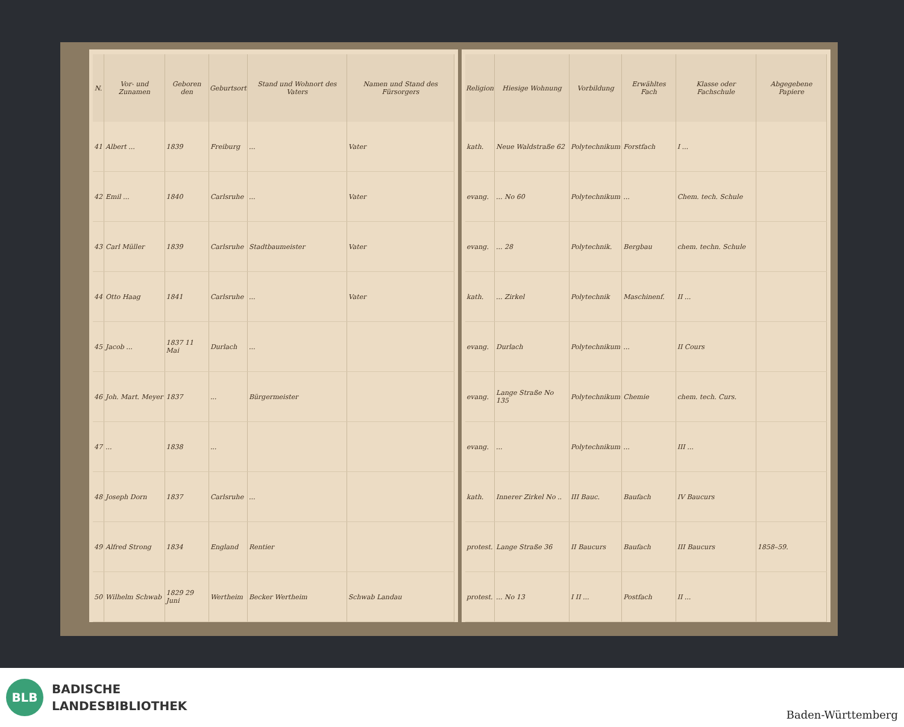| N. | Vor- und Zunamen | Geboren den | Geburtsort | Stand und Wohnort des Vaters | Namen und Stand des Fürsorgers |
| --- | --- | --- | --- | --- | --- |
| 41 | Albert ... | 1839 | Freiburg | ... | Vater |
| 42 | Emil ... | 1840 | Carlsruhe | ... | Vater |
| 43 | Carl Müller | 1839 | Carlsruhe | Stadtbaumeister | Vater |
| 44 | Otto Haag | 1841 | Carlsruhe | ... | Vater |
| 45 | Jacob ... | 1837 11 Mai | Durlach | ... | |
| 46 | Joh. Mart. Meyer | 1837 | ... | Bürgermeister | |
| 47 | ... | 1838 | ... | | |
| 48 | Joseph Dorn | 1837 | Carlsruhe | ... | |
| 49 | Alfred Strong | 1834 | England | Rentier | |
| 50 | Wilhelm Schwab | 1829 29 Juni | Wertheim | Becker Wertheim | Schwab Landau |
| Religion | Hiesige Wohnung | Vorbildung | Erwähltes Fach | Klasse oder Fachschule | Abgegebene Papiere |
| --- | --- | --- | --- | --- | --- |
| kath. | Neue Waldstraße 62 | Polytechnikum | Forstfach | I ... | |
| evang. | ... No 60 | Polytechnikum | ... | Chem. tech. Schule | |
| evang. | ... 28 | Polytechnik. | Bergbau | chem. techn. Schule | |
| kath. | ... Zirkel | Polytechnik | Maschinenf. | II ... | |
| evang. | Durlach | Polytechnikum | ... | II Cours | |
| evang. | Lange Straße No 135 | Polytechnikum | Chemie | chem. tech. Curs. | |
| evang. | ... | Polytechnikum | ... | III ... | |
| kath. | Innerer Zirkel No .. | III Bauc. | Baufach | IV Baucurs | |
| protest. | Lange Straße 36 | II Baucurs | Baufach | III Baucurs | 1858–59. |
| protest. | ... No 13 | I II ... | Postfach | II ... | |
BLB
BADISCHE
LANDESBIBLIOTHEK
Baden-Württemberg